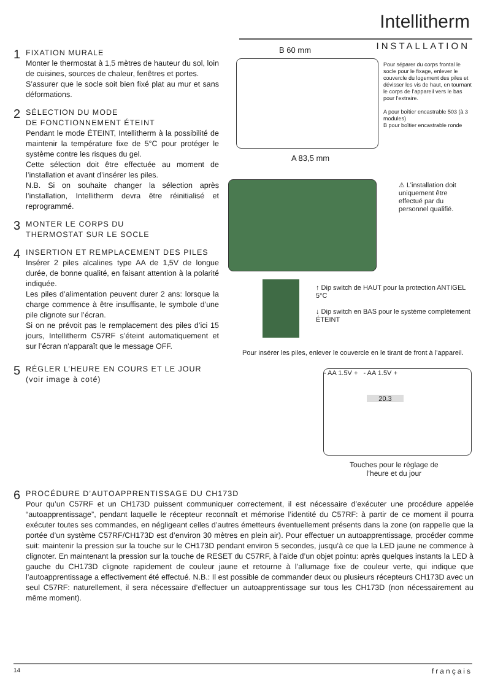Intellitherm
INSTALLATION
1
FIXATION MURALE
Monter le thermostat à 1,5 mètres de hauteur du sol, loin de cuisines, sources de chaleur, fenêtres et portes.
S’assurer que le socle soit bien fixé plat au mur et sans déformations.
2
SÉLECTION DU MODE
DE FONCTIONNEMENT ÉTEINT
Pendant le mode ÉTEINT, Intellitherm à la possibilité de maintenir la température fixe de 5°C pour protéger le système contre les risques du gel.
Cette sélection doit être effectuée au moment de l’installation et avant d’insérer les piles.
N.B. Si on souhaite changer la sélection après l’installation, Intellitherm devra être réinitialisé et reprogrammé.
3
MONTER LE CORPS DU
THERMOSTAT SUR LE SOCLE
4
INSERTION ET REMPLACEMENT DES PILES
Insérer 2 piles alcalines type AA de 1,5V de longue durée, de bonne qualité, en faisant attention à la polarité indiquée.
Les piles d’alimentation peuvent durer 2 ans: lorsque la charge commence à être insuffisante, le symbole d’une pile clignote sur l’écran.
Si on ne prévoit pas le remplacement des piles d’ici 15 jours, Intellitherm C57RF s’éteint automatiquement et sur l’écran n’apparaît que le message OFF.
5
RÉGLER L’HEURE EN COURS ET LE JOUR
(voir image à coté)
B 60 mm
A 83,5 mm
Pour séparer du corps frontal le socle pour le fixage, enlever le couvercle du logement des piles et dévisser les vis de haut, en tournant le corps de l’appareil vers le bas pour l’extraire.
A pour boîtier encastrable 503 (à 3 modules)
B pour boîtier encastrable ronde
⚠ L’installation doit uniquement être effectué par du personnel qualifié.
↑ Dip switch de HAUT pour la protection ANTIGEL 5°C
↓ Dip switch en BAS pour le système complètement ÉTEINT
Pour insérer les piles, enlever le couvercle en le tirant de front à l’appareil.
- AA 1.5V + - AA 1.5V +
20.3
Touches pour le réglage de
l’heure et du jour
6
PROCÉDURE D’AUTOAPPRENTISSAGE DU CH173D
Pour qu’un C57RF et un CH173D puissent communiquer correctement, il est nécessaire d’exécuter une procédure appelée “autoapprentissage”, pendant laquelle le récepteur reconnaît et mémorise l’identité du C57RF: à partir de ce moment il pourra exécuter toutes ses commandes, en négligeant celles d’autres émetteurs éventuellement présents dans la zone (on rappelle que la portée d’un système C57RF/CH173D est d’environ 30 mètres en plein air). Pour effectuer un autoapprentissage, procéder comme suit: maintenir la pression sur la touche sur le CH173D pendant environ 5 secondes, jusqu’à ce que la LED jaune ne commence à clignoter. En maintenant la pression sur la touche de RESET du C57RF, à l’aide d’un objet pointu: après quelques instants la LED à gauche du CH173D clignote rapidement de couleur jaune et retourne à l’allumage fixe de couleur verte, qui indique que l’autoapprentissage a effectivement été effectué. N.B.: Il est possible de commander deux ou plusieurs récepteurs CH173D avec un seul C57RF: naturellement, il sera nécessaire d’effectuer un autoapprentissage sur tous les CH173D (non nécessairement au même moment).
14 français